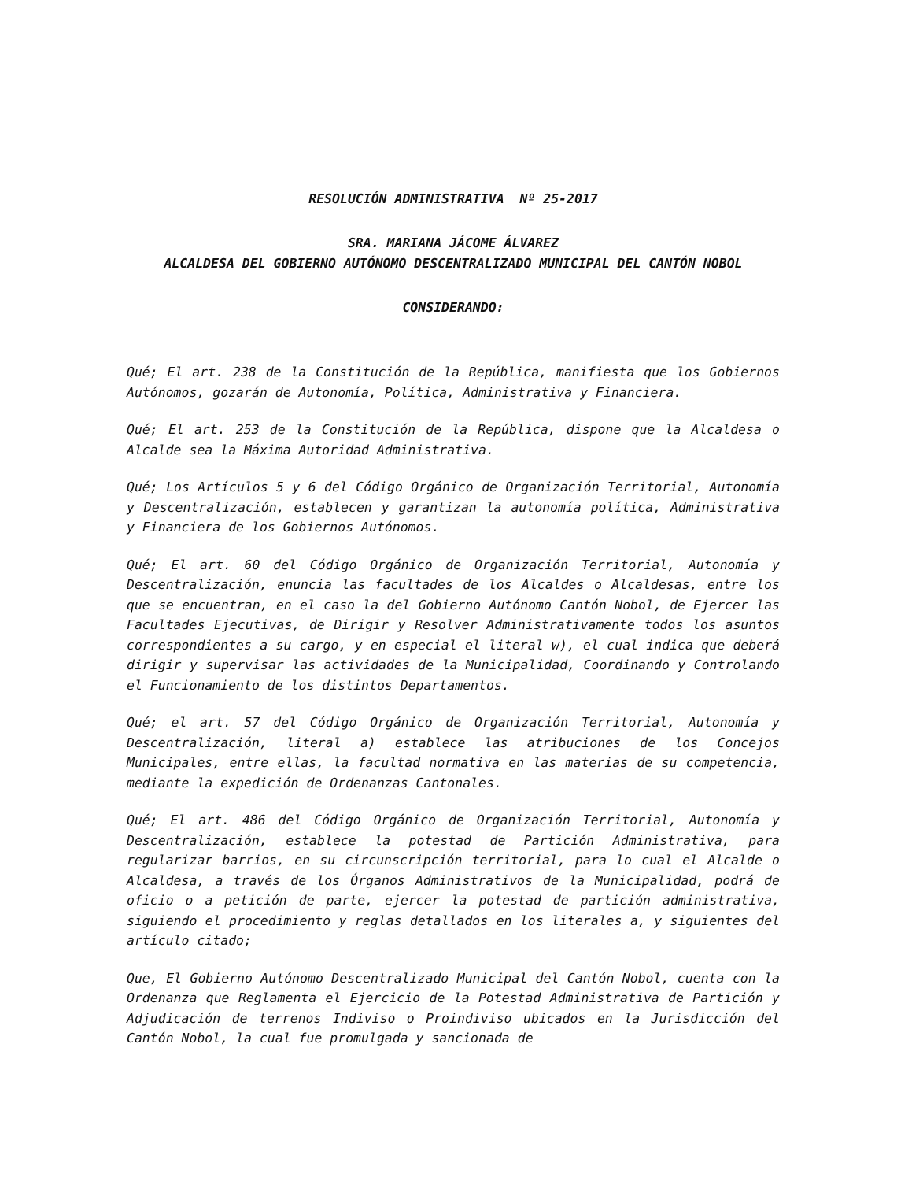RESOLUCIÓN ADMINISTRATIVA Nº 25-2017
SRA. MARIANA JÁCOME ÁLVAREZ
ALCALDESA DEL GOBIERNO AUTÓNOMO DESCENTRALIZADO MUNICIPAL DEL CANTÓN NOBOL
CONSIDERANDO:
Qué; El art. 238 de la Constitución de la República, manifiesta que los Gobiernos Autónomos, gozarán de Autonomía, Política, Administrativa y Financiera.
Qué; El art. 253 de la Constitución de la República, dispone que la Alcaldesa o Alcalde sea la Máxima Autoridad Administrativa.
Qué; Los Artículos 5 y 6 del Código Orgánico de Organización Territorial, Autonomía y Descentralización, establecen y garantizan la autonomía política, Administrativa y Financiera de los Gobiernos Autónomos.
Qué; El art. 60 del Código Orgánico de Organización Territorial, Autonomía y Descentralización, enuncia las facultades de los Alcaldes o Alcaldesas, entre los que se encuentran, en el caso la del Gobierno Autónomo Cantón Nobol, de Ejercer las Facultades Ejecutivas, de Dirigir y Resolver Administrativamente todos los asuntos correspondientes a su cargo, y en especial el literal w), el cual indica que deberá dirigir y supervisar las actividades de la Municipalidad, Coordinando y Controlando el Funcionamiento de los distintos Departamentos.
Qué; el art. 57 del Código Orgánico de Organización Territorial, Autonomía y Descentralización, literal a) establece las atribuciones de los Concejos Municipales, entre ellas, la facultad normativa en las materias de su competencia, mediante la expedición de Ordenanzas Cantonales.
Qué; El art. 486 del Código Orgánico de Organización Territorial, Autonomía y Descentralización, establece la potestad de Partición Administrativa, para regularizar barrios, en su circunscripción territorial, para lo cual el Alcalde o Alcaldesa, a través de los Órganos Administrativos de la Municipalidad, podrá de oficio o a petición de parte, ejercer la potestad de partición administrativa, siguiendo el procedimiento y reglas detallados en los literales a, y siguientes del artículo citado;
Que, El Gobierno Autónomo Descentralizado Municipal del Cantón Nobol, cuenta con la Ordenanza que Reglamenta el Ejercicio de la Potestad Administrativa de Partición y Adjudicación de terrenos Indiviso o Proindiviso ubicados en la Jurisdicción del Cantón Nobol, la cual fue promulgada y sancionada de